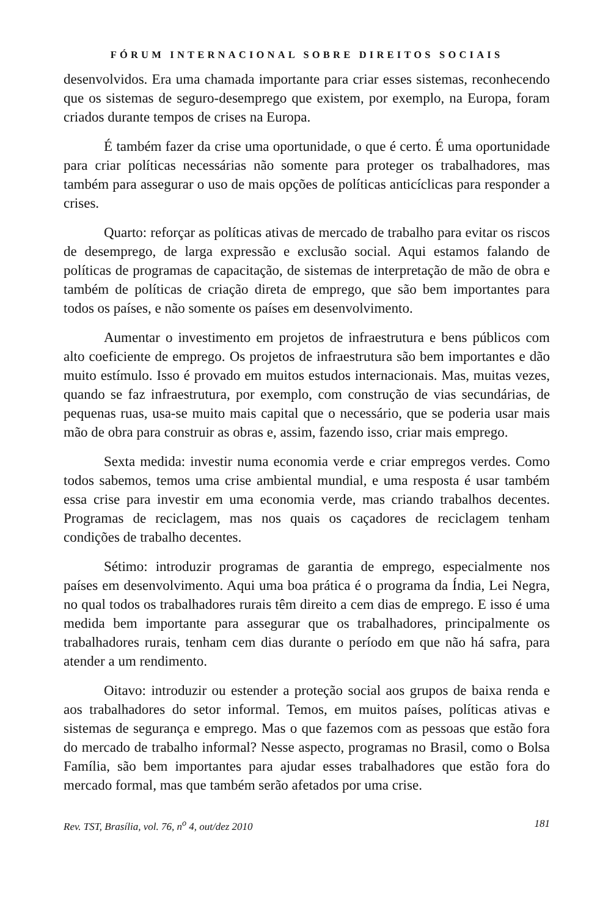FÓRUM INTERNACIONAL SOBRE DIREITOS SOCIAIS
desenvolvidos. Era uma chamada importante para criar esses sistemas, reconhecendo que os sistemas de seguro-desemprego que existem, por exemplo, na Europa, foram criados durante tempos de crises na Europa.
É também fazer da crise uma oportunidade, o que é certo. É uma oportunidade para criar políticas necessárias não somente para proteger os trabalhadores, mas também para assegurar o uso de mais opções de políticas anticíclicas para responder a crises.
Quarto: reforçar as políticas ativas de mercado de trabalho para evitar os riscos de desemprego, de larga expressão e exclusão social. Aqui estamos falando de políticas de programas de capacitação, de sistemas de interpretação de mão de obra e também de políticas de criação direta de emprego, que são bem importantes para todos os países, e não somente os países em desenvolvimento.
Aumentar o investimento em projetos de infraestrutura e bens públicos com alto coeficiente de emprego. Os projetos de infraestrutura são bem importantes e dão muito estímulo. Isso é provado em muitos estudos internacionais. Mas, muitas vezes, quando se faz infraestrutura, por exemplo, com construção de vias secundárias, de pequenas ruas, usa-se muito mais capital que o necessário, que se poderia usar mais mão de obra para construir as obras e, assim, fazendo isso, criar mais emprego.
Sexta medida: investir numa economia verde e criar empregos verdes. Como todos sabemos, temos uma crise ambiental mundial, e uma resposta é usar também essa crise para investir em uma economia verde, mas criando trabalhos decentes. Programas de reciclagem, mas nos quais os caçadores de reciclagem tenham condições de trabalho decentes.
Sétimo: introduzir programas de garantia de emprego, especialmente nos países em desenvolvimento. Aqui uma boa prática é o programa da Índia, Lei Negra, no qual todos os trabalhadores rurais têm direito a cem dias de emprego. E isso é uma medida bem importante para assegurar que os trabalhadores, principalmente os trabalhadores rurais, tenham cem dias durante o período em que não há safra, para atender a um rendimento.
Oitavo: introduzir ou estender a proteção social aos grupos de baixa renda e aos trabalhadores do setor informal. Temos, em muitos países, políticas ativas e sistemas de segurança e emprego. Mas o que fazemos com as pessoas que estão fora do mercado de trabalho informal? Nesse aspecto, programas no Brasil, como o Bolsa Família, são bem importantes para ajudar esses trabalhadores que estão fora do mercado formal, mas que também serão afetados por uma crise.
Rev. TST, Brasília, vol. 76, n<sup>o</sup> 4, out/dez 2010 181